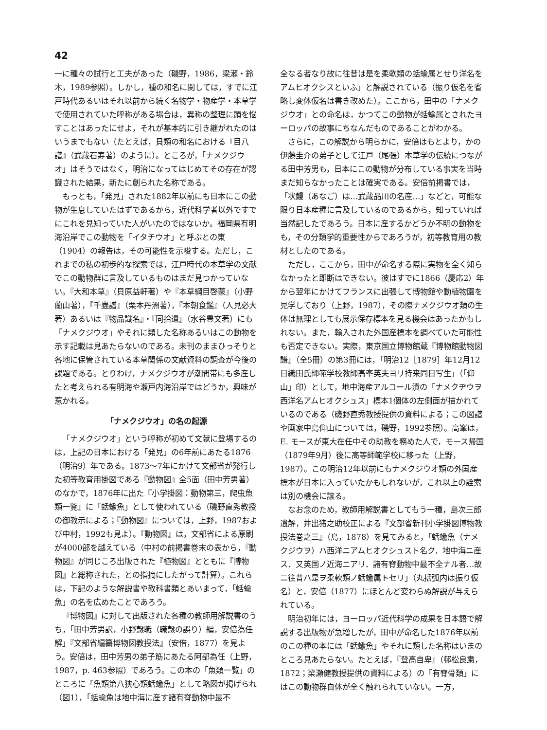42
一に種々の試行と工夫があった（磯野，1986，梁瀬・鈴木，1989参照）。しかし，種の和名に関しては，すでに江戸時代あるいはそれ以前から続く名物学・物産学・本草学で使用されていた呼称がある場合は，異称の整理に頭を悩すことはあったにせよ，それが基本的に引き継がれたのはいうまでもない（たとえば，貝類の和名における『目八譜』（武蔵石寿著）のように）。ところが，「ナメクジウオ」はそうではなく，明治になってはじめてその存在が認識された結果，新たに創られた名称である。
もっとも，「発見」された1882年以前にも日本にこの動物が生息していたはずであるから，近代科学者以外ですでにこれを見知っていた人がいたのではないか。福岡県有明海沿岸でこの動物を「イタチウオ」と呼ぶとの東（1904）の報告は，その可能性を示唆する。ただし，これまでの私の初歩的な探索では，江戸時代の本草学の文献でこの動物群に言及しているものはまだ見つかっていない。『大和本草』（貝原益軒著）や『本草綱目啓蒙』（小野蘭山著），『千蟲譜』（栗本丹洲著），『本朝食鑑』（人見必大著）あるいは『物品識名』・『同拾遺』（水谷豊文著）にも「ナメクジウオ」やそれに類した名称あるいはこの動物を示す記載は見あたらないのである。未刊のままひっそりと各地に保管されている本草関係の文献資料の調査が今後の課題である。とりわけ，ナメクジウオが潮間帯にも多産したと考えられる有明海や瀬戸内海沿岸ではどうか，興味が惹かれる。
「ナメクジウオ」の名の起源
「ナメクジウオ」という呼称が初めて文献に登場するのは，上記の日本における「発見」の6年前にあたる1876（明治9）年である。1873～7年にかけて文部省が発行した初等教育用掛図である『動物図』全5面（田中芳男著）のなかで，1876年に出た『小学掛図：動物第三，爬虫魚類一覧』に「蛞蝓魚」として使われている（磯野直秀教授の御教示による；『動物図』については，上野，1987および中村，1992も見よ）。『動物図』は，文部省による原刷が4000部を越えている（中村の前掲書巻末の表から，『動物図』が同じころ出版された『植物図』とともに『博物図』と総称された，との指摘にしたがって計算）。これらは，下記のような解説書や教科書類とあいまって，「蛞蝓魚」の名を広めたことであろう。
『博物図』に対して出版された各種の教師用解説書のうち，「田中芳男訳，小野愨職（職愨の誤り）編，安倍為任解」『文部省編纂博物図教授法』（安倍，1877）を見よう。安倍は，田中芳男の弟子筋にあたる阿部為任（上野，1987，p. 463参照）であろう。この本の「魚類一覧」のところに「魚類第八狭心類蛞蝓魚」として略図が掲げられ（図1），「蛞蝓魚は地中海に産す諸有脊動物中最不
全なる者なり故に往昔は是を柔軟類の蛞蝓属とせり洋名をアムヒオクシスといふ」と解説されている（振り仮名を省略し変体仮名は書き改めた）。ここから，田中の「ナメクジウオ」との命名は，かつてこの動物が蛞蝓属とされたヨーロッパの故事にちなんだものであることがわかる。
さらに，この解説から明らかに，安倍はもとより，かの伊藤圭介の弟子として江戸（尾張）本草学の伝統につながる田中芳男も，日本にこの動物が分布している事実を当時まだ知らなかったことは確実である。安倍前掲書では，「状鰻（あなご）は…武蔵品川の名産…」などと，可能な限り日本産種に言及しているのであるから，知っていれば当然記したであろう。日本に産するかどうか不明の動物をも，その分類学的重要性からであろうが，初等教育用の教材としたのである。
ただし，ここから，田中が命名する際に実物を全く知らなかったと即断はできない。彼はすでに1866（慶応2）年から翌年にかけてフランスに出張して博物館や動植物園を見学しており（上野，1987），その際ナメクジウオ類の生体は無理としても展示保存標本を見る機会はあったかもしれない。また，輸入された外国産標本を調べていた可能性も否定できない。実際，東京国立博物館蔵『博物館動物図譜』（全5冊）の第3冊には，「明治12［1879］年12月12日織田氏師範学校教師高峯英夫ヨリ持来同日写生」（「仰山」印）として，地中海産アルコール漬の「ナメクヂウヲ西洋名アムヒオクシュス」標本1個体の左側面が描かれているのである（磯野直秀教授提供の資料による；この図譜や画家中島仰山については，磯野，1992参照）。高峯は，E. モースが東大在任中その助教を務めた人で，モース帰国（1879年9月）後に高等師範学校に移った（上野，1987）。この明治12年以前にもナメクジウオ類の外国産標本が日本に入っていたかもしれないが，これ以上の詮索は別の機会に譲る。
なお念のため，教師用解説書としてもう一種，島次三郎遺解，井出猪之助校正による『文部省新刊小学掛図博物教授法巻之三』（島，1878）を見てみると，「蛞蝓魚（ナメクジウヲ）ハ西洋ニアムヒオクシュスト名ク．地中海ニ産ス．又英国ノ近海ニアリ．諸有脊動物中最不全ナル者…故ニ往昔ハ是ヲ柔軟類ノ蛞蝓属トセリ」（丸括弧内は振り仮名）と，安倍（1877）にほとんど変わらぬ解説が与えられている。
明治初年には，ヨーロッパ近代科学の成果を日本語で解説する出版物が急増したが，田中が命名した1876年以前のこの種の本には「蛞蝓魚」やそれに類した名称はいまのところ見あたらない。たとえば，『登高自卑』（邨松良粛，1872；梁瀬健教授提供の資料による）の「有脊骨類」にはこの動物群自体が全く触れられていない。一方，